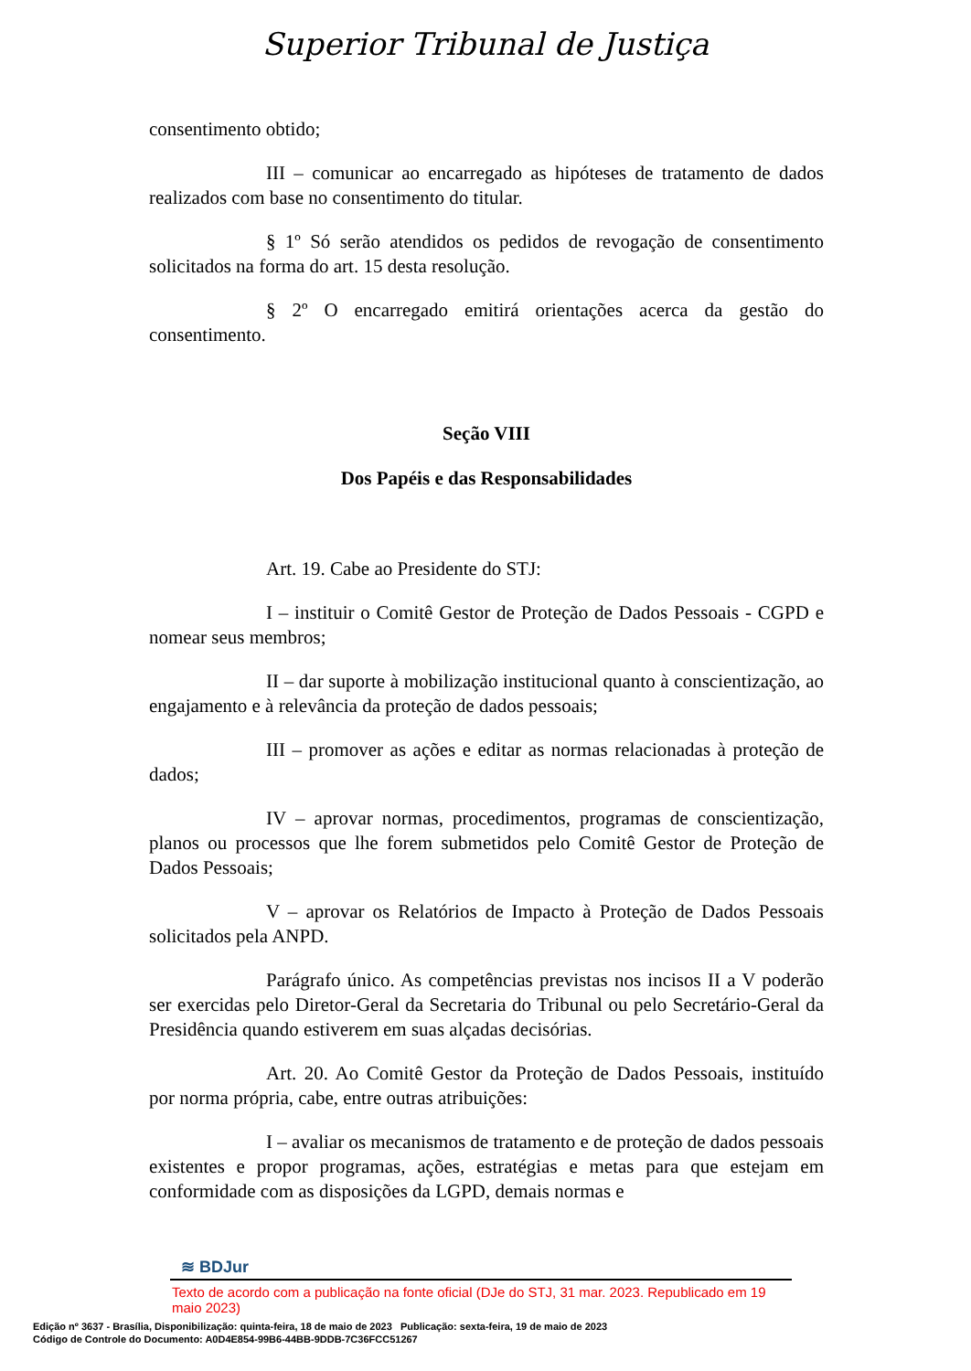Superior Tribunal de Justiça
consentimento obtido;
III – comunicar ao encarregado as hipóteses de tratamento de dados realizados com base no consentimento do titular.
§ 1º Só serão atendidos os pedidos de revogação de consentimento solicitados na forma do art. 15 desta resolução.
§ 2º O encarregado emitirá orientações acerca da gestão do consentimento.
Seção VIII
Dos Papéis e das Responsabilidades
Art. 19. Cabe ao Presidente do STJ:
I – instituir o Comitê Gestor de Proteção de Dados Pessoais - CGPD e nomear seus membros;
II – dar suporte à mobilização institucional quanto à conscientização, ao engajamento e à relevância da proteção de dados pessoais;
III – promover as ações e editar as normas relacionadas à proteção de dados;
IV – aprovar normas, procedimentos, programas de conscientização, planos ou processos que lhe forem submetidos pelo Comitê Gestor de Proteção de Dados Pessoais;
V – aprovar os Relatórios de Impacto à Proteção de Dados Pessoais solicitados pela ANPD.
Parágrafo único. As competências previstas nos incisos II a V poderão ser exercidas pelo Diretor-Geral da Secretaria do Tribunal ou pelo Secretário-Geral da Presidência quando estiverem em suas alçadas decisórias.
Art. 20. Ao Comitê Gestor da Proteção de Dados Pessoais, instituído por norma própria, cabe, entre outras atribuições:
I – avaliar os mecanismos de tratamento e de proteção de dados pessoais existentes e propor programas, ações, estratégias e metas para que estejam em conformidade com as disposições da LGPD, demais normas e
≋ BDJur
Texto de acordo com a publicação na fonte oficial (DJe do STJ, 31 mar. 2023. Republicado em 19 maio 2023)
Edição nº 3637 - Brasília, Disponibilização: quinta-feira, 18 de maio de 2023 Publicação: sexta-feira, 19 de maio de 2023
Código de Controle do Documento: A0D4E854-99B6-44BB-9DDB-7C36FCC51267